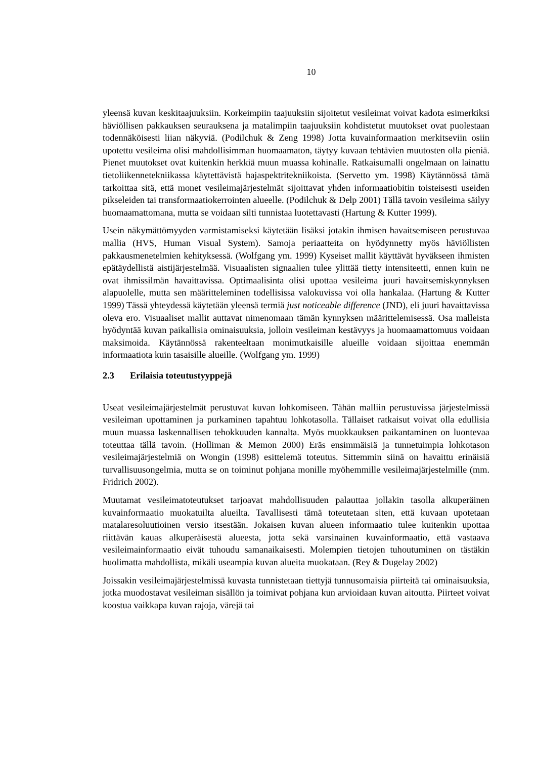10
yleensä kuvan keskitaajuuksiin. Korkeimpiin taajuuksiin sijoitetut vesileimat voivat kadota esimerkiksi häviöllisen pakkauksen seurauksena ja matalimpiin taajuuksiin kohdistetut muutokset ovat puolestaan todennäköisesti liian näkyviä. (Podilchuk & Zeng 1998) Jotta kuvainformaation merkitseviin osiin upotettu vesileima olisi mahdollisimman huomaamaton, täytyy kuvaan tehtävien muutosten olla pieniä. Pienet muutokset ovat kuitenkin herkkiä muun muassa kohinalle. Ratkaisumalli ongelmaan on lainattu tietoliikennetekniikassa käytettävistä hajaspektritekniikoista. (Servetto ym. 1998) Käytännössä tämä tarkoittaa sitä, että monet vesileimajärjestelmät sijoittavat yhden informaatiobitin toisteisesti useiden pikseleiden tai transformaatiokerrointen alueelle. (Podilchuk & Delp 2001) Tällä tavoin vesileima säilyy huomaamattomana, mutta se voidaan silti tunnistaa luotettavasti (Hartung & Kutter 1999).
Usein näkymättömyyden varmistamiseksi käytetään lisäksi jotakin ihmisen havaitsemiseen perustuvaa mallia (HVS, Human Visual System). Samoja periaatteita on hyödynnetty myös häviöllisten pakkausmenetelmien kehityksessä. (Wolfgang ym. 1999) Kyseiset mallit käyttävät hyväkseen ihmisten epätäydellistä aistijärjestelmää. Visuaalisten signaalien tulee ylittää tietty intensiteetti, ennen kuin ne ovat ihmissilmän havaittavissa. Optimaalisinta olisi upottaa vesileima juuri havaitsemiskynnyksen alapuolelle, mutta sen määritteleminen todellisissa valokuvissa voi olla hankalaa. (Hartung & Kutter 1999) Tässä yhteydessä käytetään yleensä termiä just noticeable difference (JND), eli juuri havaittavissa oleva ero. Visuaaliset mallit auttavat nimenomaan tämän kynnyksen määrittelemisessä. Osa malleista hyödyntää kuvan paikallisia ominaisuuksia, jolloin vesileiman kestävyys ja huomaamattomuus voidaan maksimoida. Käytännössä rakenteeltaan monimutkaisille alueille voidaan sijoittaa enemmän informaatiota kuin tasaisille alueille. (Wolfgang ym. 1999)
2.3 Erilaisia toteutustyyppejä
Useat vesileimajärjestelmät perustuvat kuvan lohkomiseen. Tähän malliin perustuvissa järjestelmissä vesileiman upottaminen ja purkaminen tapahtuu lohkotasolla. Tällaiset ratkaisut voivat olla edullisia muun muassa laskennallisen tehokkuuden kannalta. Myös muokkauksen paikantaminen on luontevaa toteuttaa tällä tavoin. (Holliman & Memon 2000) Eräs ensimmäisiä ja tunnetuimpia lohkotason vesileimajärjestelmiä on Wongin (1998) esittelemä toteutus. Sittemmin siinä on havaittu erinäisiä turvallisuusongelmia, mutta se on toiminut pohjana monille myöhemmille vesileimajärjestelmille (mm. Fridrich 2002).
Muutamat vesileimatoteutukset tarjoavat mahdollisuuden palauttaa jollakin tasolla alkuperäinen kuvainformaatio muokatuilta alueilta. Tavallisesti tämä toteutetaan siten, että kuvaan upotetaan matalaresoluutioinen versio itsestään. Jokaisen kuvan alueen informaatio tulee kuitenkin upottaa riittävän kauas alkuperäisestä alueesta, jotta sekä varsinainen kuvainformaatio, että vastaava vesileimainformaatio eivät tuhoudu samanaikaisesti. Molempien tietojen tuhoutuminen on tästäkin huolimatta mahdollista, mikäli useampia kuvan alueita muokataan. (Rey & Dugelay 2002)
Joissakin vesileimajärjestelmissä kuvasta tunnistetaan tiettyjä tunnusomaisia piirteitä tai ominaisuuksia, jotka muodostavat vesileiman sisällön ja toimivat pohjana kun arvioidaan kuvan aitoutta. Piirteet voivat koostua vaikkapa kuvan rajoja, värejä tai